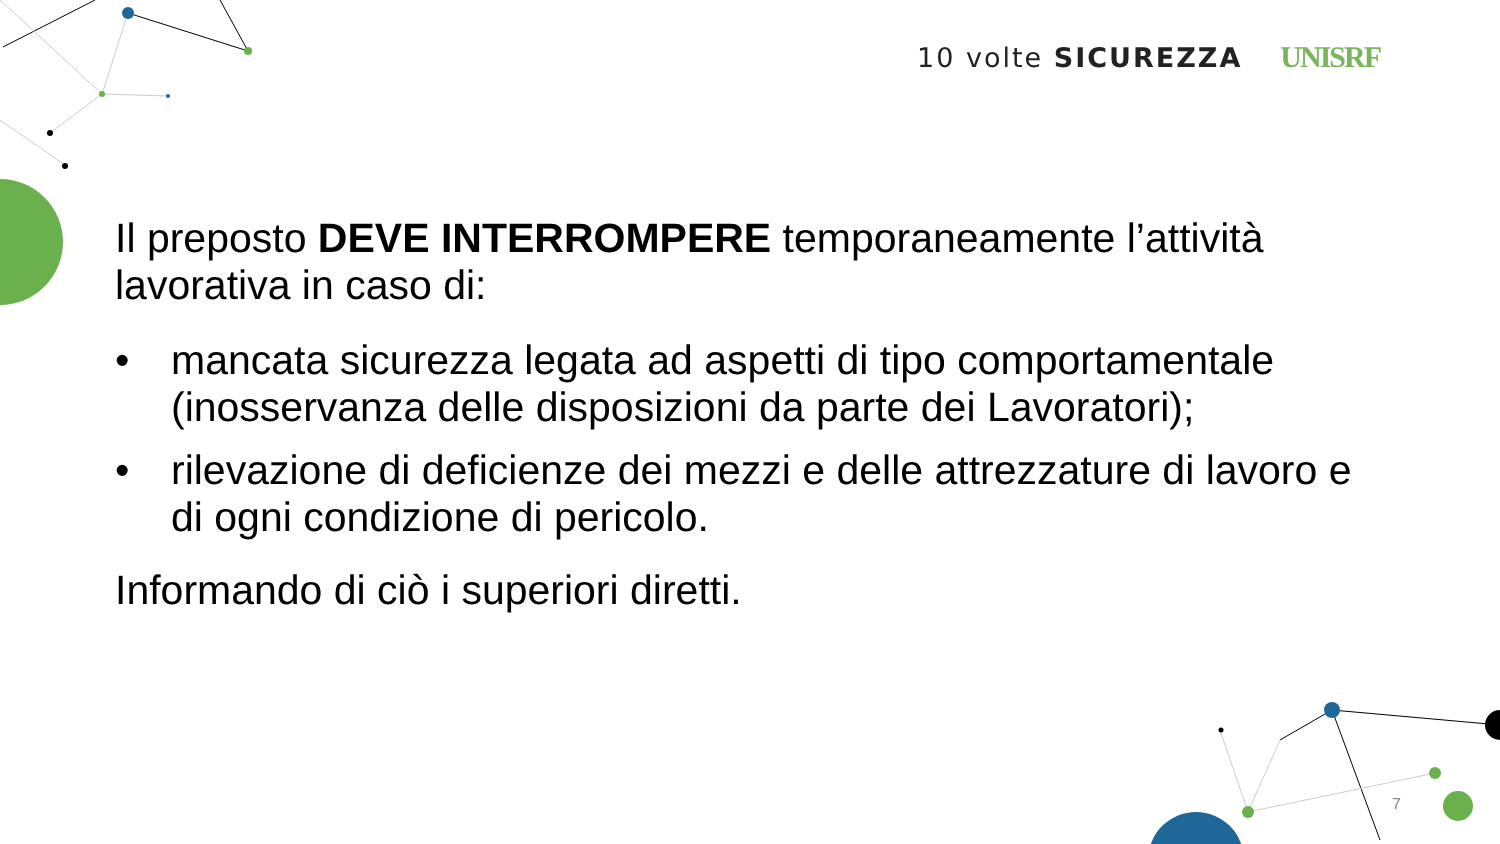10 volte SICUREZZA UNISRF
Il preposto DEVE INTERROMPERE temporaneamente l’attività lavorativa in caso di:
• mancata sicurezza legata ad aspetti di tipo comportamentale (inosservanza delle disposizioni da parte dei Lavoratori);
• rilevazione di deficienze dei mezzi e delle attrezzature di lavoro e di ogni condizione di pericolo.
Informando di ciò i superiori diretti.
7